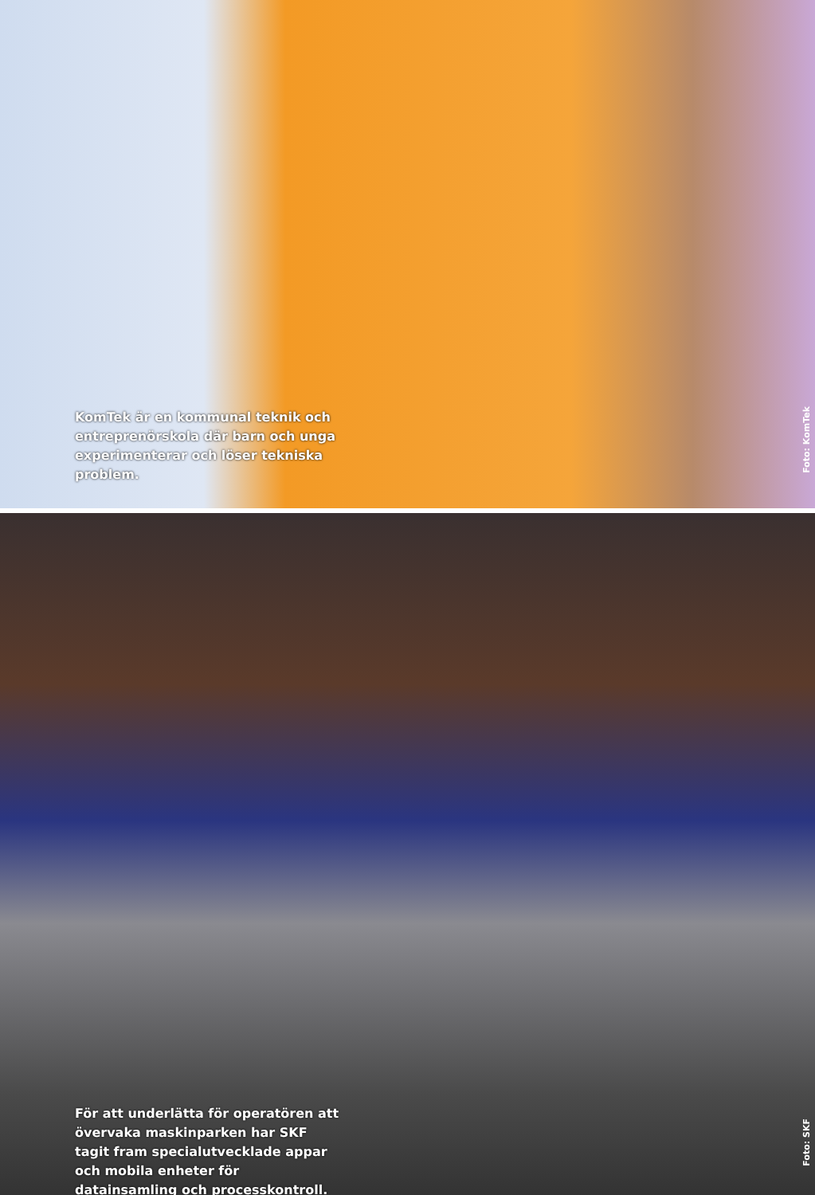KomTek är en kommunal teknik och entreprenörskola där barn och unga experimenterar och löser tekniska problem.
Foto: KomTek
För att underlätta för operatören att övervaka maskinparken har SKF tagit fram specialutvecklade appar och mobila enheter för datainsamling och processkontroll.
Foto: SKF